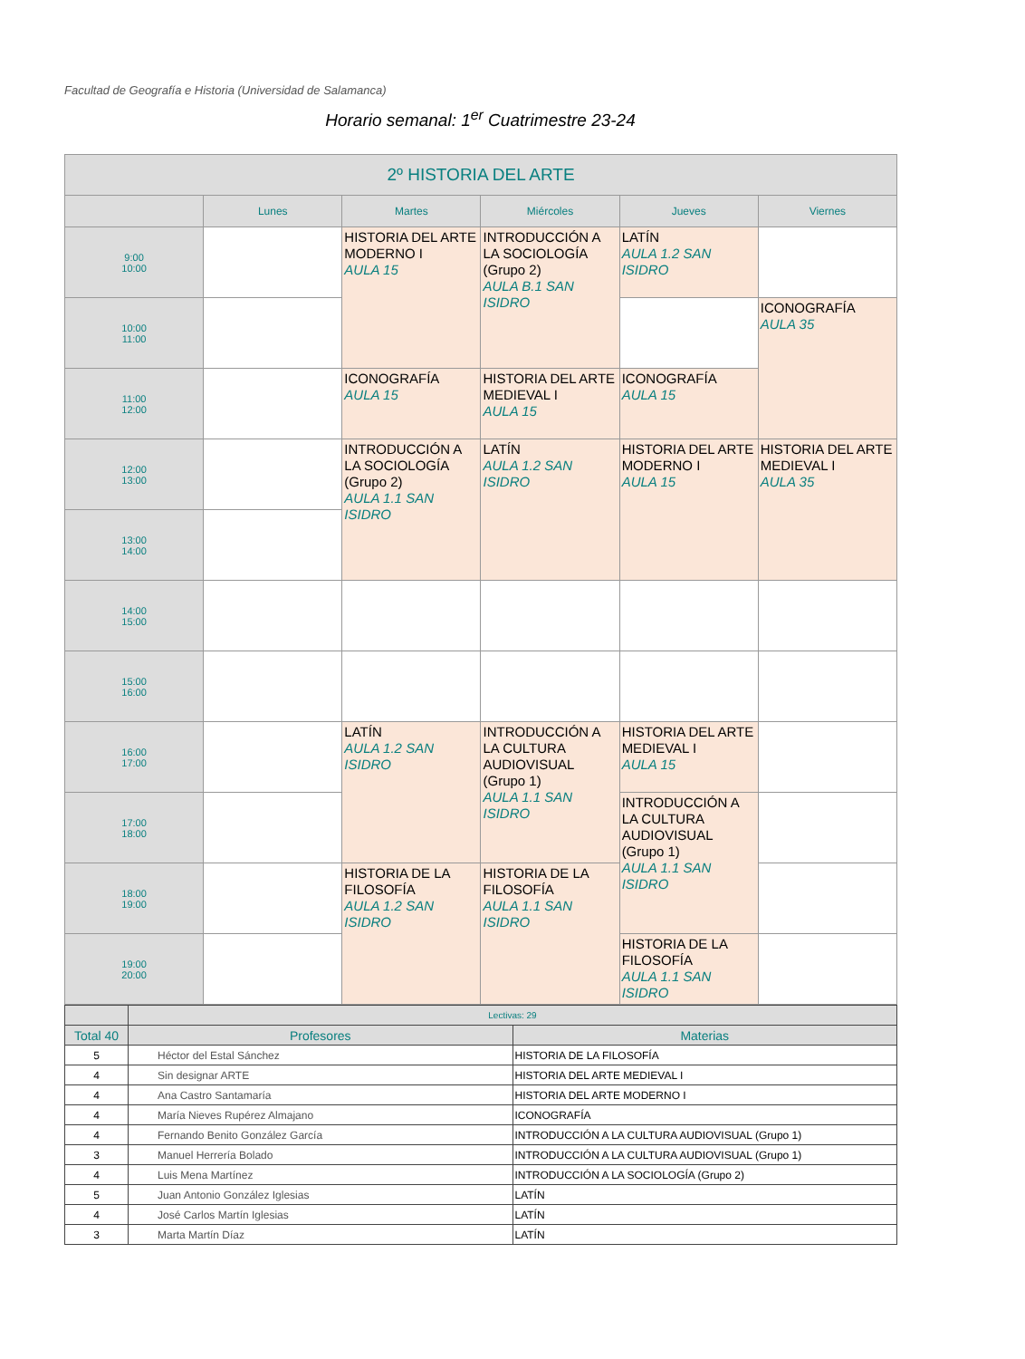Facultad de Geografía e Historia (Universidad de Salamanca)
Horario semanal: 1<sup>er</sup> Cuatrimestre 23-24
| 2º HISTORIA DEL ARTE | | | | | |
| --- | --- | --- | --- | --- | --- |
| | Lunes | Martes | Miércoles | Jueves | Viernes |
| 9:00 10:00 | | HISTORIA DEL ARTE MODERNO I AULA 15 | INTRODUCCIÓN A LA SOCIOLOGÍA (Grupo 2) AULA B.1 SAN ISIDRO | LATÍN AULA 1.2 SAN ISIDRO | |
| 10:00 11:00 | | | | | ICONOGRAFÍA AULA 35 |
| 11:00 12:00 | | ICONOGRAFÍA AULA 15 | HISTORIA DEL ARTE MEDIEVAL I AULA 15 | ICONOGRAFÍA AULA 15 | |
| 12:00 13:00 | | INTRODUCCIÓN A LA SOCIOLOGÍA (Grupo 2) AULA 1.1 SAN ISIDRO | LATÍN AULA 1.2 SAN ISIDRO | HISTORIA DEL ARTE MODERNO I AULA 15 | HISTORIA DEL ARTE MEDIEVAL I AULA 35 |
| 13:00 14:00 | | | | | |
| 14:00 15:00 | | | | | |
| 15:00 16:00 | | | | | |
| 16:00 17:00 | | LATÍN AULA 1.2 SAN ISIDRO | INTRODUCCIÓN A LA CULTURA AUDIOVISUAL (Grupo 1) AULA 1.1 SAN ISIDRO | HISTORIA DEL ARTE MEDIEVAL I AULA 15 | |
| 17:00 18:00 | | | | INTRODUCCIÓN A LA CULTURA AUDIOVISUAL (Grupo 1) AULA 1.1 SAN ISIDRO | |
| 18:00 19:00 | | HISTORIA DE LA FILOSOFÍA AULA 1.2 SAN ISIDRO | HISTORIA DE LA FILOSOFÍA AULA 1.1 SAN ISIDRO | | |
| 19:00 20:00 | | | | HISTORIA DE LA FILOSOFÍA AULA 1.1 SAN ISIDRO | |
| | Lectivas: 29 | |
| Total 40 | Profesores | Materias |
| 5 | Héctor del Estal Sánchez | HISTORIA DE LA FILOSOFÍA |
| 4 | Sin designar ARTE | HISTORIA DEL ARTE MEDIEVAL I |
| 4 | Ana Castro Santamaría | HISTORIA DEL ARTE MODERNO I |
| 4 | María Nieves Rupérez Almajano | ICONOGRAFÍA |
| 4 | Fernando Benito González García | INTRODUCCIÓN A LA CULTURA AUDIOVISUAL (Grupo 1) |
| 3 | Manuel Herrería Bolado | INTRODUCCIÓN A LA CULTURA AUDIOVISUAL (Grupo 1) |
| 4 | Luis Mena Martínez | INTRODUCCIÓN A LA SOCIOLOGÍA (Grupo 2) |
| 5 | Juan Antonio González Iglesias | LATÍN |
| 4 | José Carlos Martín Iglesias | LATÍN |
| 3 | Marta Martín Díaz | LATÍN |